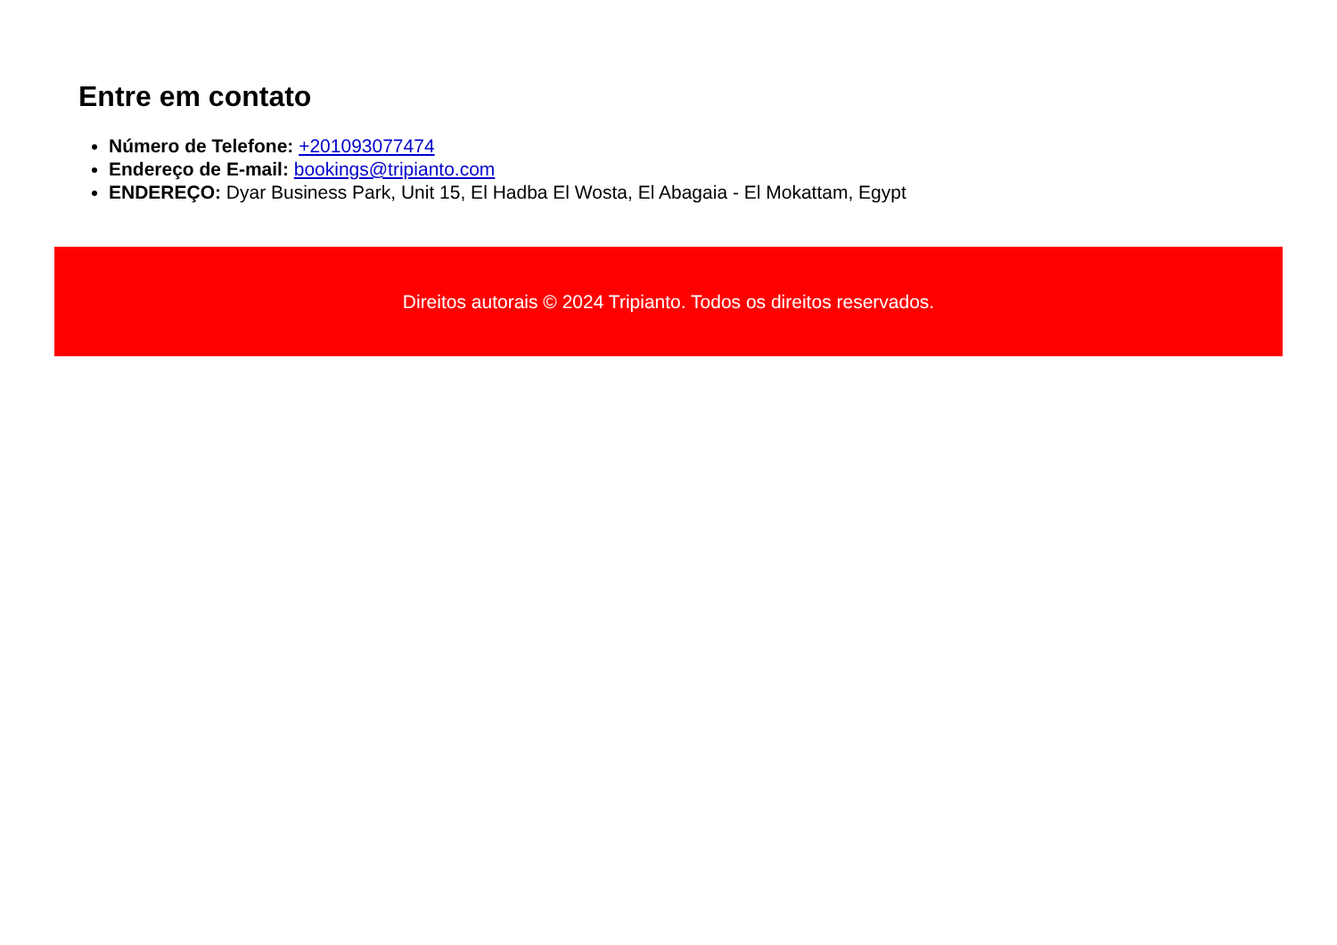Entre em contato
Número de Telefone: +201093077474
Endereço de E-mail: bookings@tripianto.com
ENDEREÇO: Dyar Business Park, Unit 15, El Hadba El Wosta, El Abagaia - El Mokattam, Egypt
Direitos autorais © 2024 Tripianto. Todos os direitos reservados.